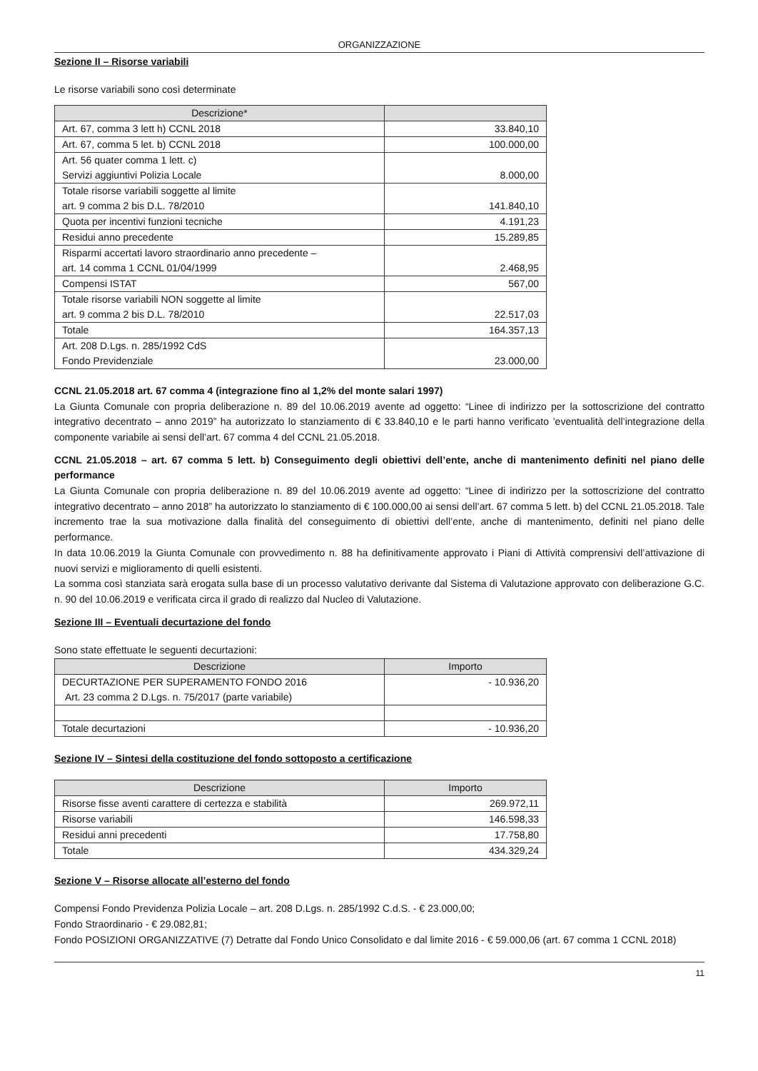ORGANIZZAZIONE
Sezione II – Risorse variabili
Le risorse variabili sono così determinate
| Descrizione* | |
| --- | --- |
| Art. 67, comma 3 lett h) CCNL 2018 | 33.840,10 |
| Art. 67, comma 5 let. b) CCNL 2018 | 100.000,00 |
| Art. 56 quater comma 1 lett. c) Servizi aggiuntivi Polizia Locale | 8.000,00 |
| Totale risorse variabili soggette al limite art. 9 comma 2 bis D.L. 78/2010 | 141.840,10 |
| Quota per incentivi funzioni tecniche | 4.191,23 |
| Residui anno precedente | 15.289,85 |
| Risparmi accertati lavoro straordinario anno precedente – art. 14 comma 1 CCNL 01/04/1999 | 2.468,95 |
| Compensi ISTAT | 567,00 |
| Totale risorse variabili NON soggette al limite art. 9 comma 2 bis D.L. 78/2010 | 22.517,03 |
| Totale | 164.357,13 |
| Art. 208 D.Lgs. n. 285/1992 CdS Fondo Previdenziale | 23.000,00 |
CCNL 21.05.2018 art. 67 comma 4 (integrazione fino al 1,2% del monte salari 1997)
La Giunta Comunale con propria deliberazione n. 89 del 10.06.2019 avente ad oggetto: “Linee di indirizzo per la sottoscrizione del contratto integrativo decentrato – anno 2019” ha autorizzato lo stanziamento di € 33.840,10 e le parti hanno verificato ’eventualità dell’integrazione della componente variabile ai sensi dell’art. 67 comma 4 del CCNL 21.05.2018.
CCNL 21.05.2018 – art. 67 comma 5 lett. b) Conseguimento degli obiettivi dell’ente, anche di mantenimento definiti nel piano delle performance
La Giunta Comunale con propria deliberazione n. 89 del 10.06.2019 avente ad oggetto: “Linee di indirizzo per la sottoscrizione del contratto integrativo decentrato – anno 2018” ha autorizzato lo stanziamento di € 100.000,00 ai sensi dell’art. 67 comma 5 lett. b) del CCNL 21.05.2018. Tale incremento trae la sua motivazione dalla finalità del conseguimento di obiettivi dell’ente, anche di mantenimento, definiti nel piano delle performance.
In data 10.06.2019 la Giunta Comunale con provvedimento n. 88 ha definitivamente approvato i Piani di Attività comprensivi dell’attivazione di nuovi servizi e miglioramento di quelli esistenti.
La somma così stanziata sarà erogata sulla base di un processo valutativo derivante dal Sistema di Valutazione approvato con deliberazione G.C. n. 90 del 10.06.2019 e verificata circa il grado di realizzo dal Nucleo di Valutazione.
Sezione III – Eventuali decurtazione del fondo
Sono state effettuate le seguenti decurtazioni:
| Descrizione | Importo |
| --- | --- |
| DECURTAZIONE PER SUPERAMENTO FONDO 2016 Art. 23 comma 2 D.Lgs. n. 75/2017 (parte variabile) | - 10.936,20 |
| Totale decurtazioni | - 10.936,20 |
Sezione IV – Sintesi della costituzione del fondo sottoposto a certificazione
| Descrizione | Importo |
| --- | --- |
| Risorse fisse aventi carattere di certezza e stabilità | 269.972,11 |
| Risorse variabili | 146.598,33 |
| Residui anni precedenti | 17.758,80 |
| Totale | 434.329,24 |
Sezione V – Risorse allocate all’esterno del fondo
Compensi Fondo Previdenza Polizia Locale – art. 208 D.Lgs. n. 285/1992 C.d.S. - € 23.000,00;
Fondo Straordinario - € 29.082,81;
Fondo POSIZIONI ORGANIZZATIVE (7) Detratte dal Fondo Unico Consolidato e dal limite 2016 - € 59.000,06 (art. 67 comma 1 CCNL 2018)
11